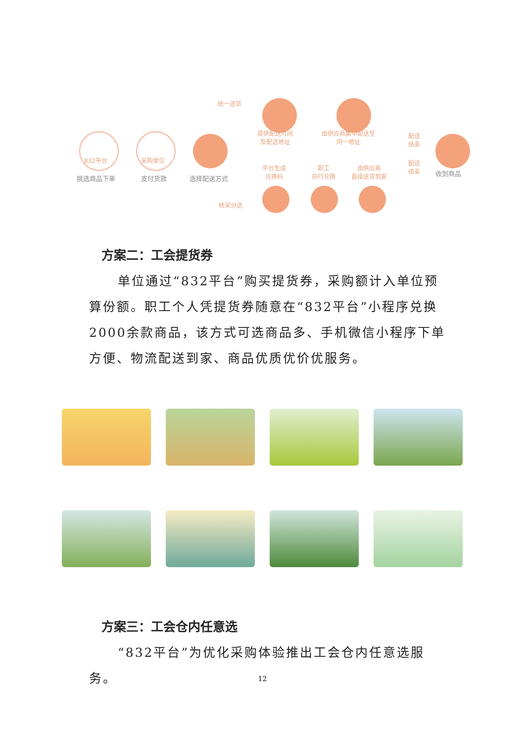挑选商品下单
832平台
支付货款
采购单位
选择配送方式
统一送货
提供配送时间
及配送地址
由供应商集中配送至
同一地址
配送
结束
配送
结束
收到商品
平台生成
兑换码
职工
自行兑换
由供应商
直接送货到家
统采分送
　方案二：工会提货券
单位通过“832平台”购买提货券，采购额计入单位预算份额。职工个人凭提货券随意在“832平台”小程序兑换2000余款商品，该方式可选商品多、手机微信小程序下单方便、物流配送到家、商品优质优价优服务。
　方案三：工会仓内任意选
“832平台”为优化采购体验推出工会仓内任意选服务。
12